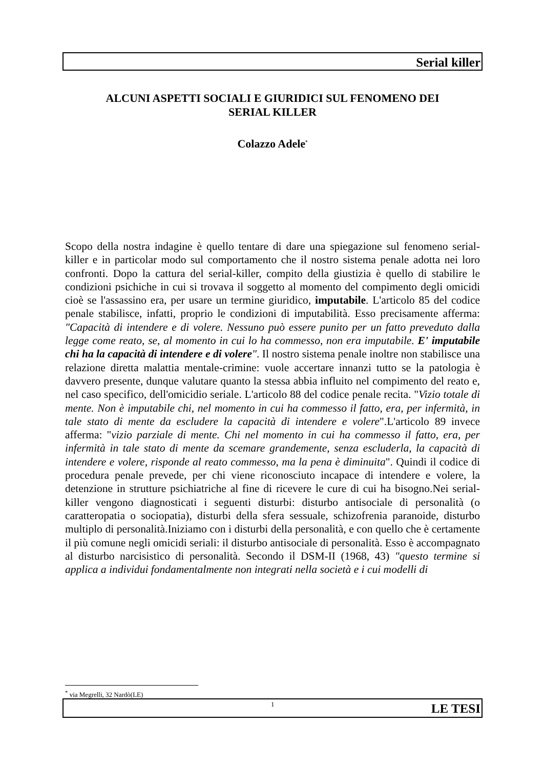Serial killer
ALCUNI ASPETTI SOCIALI E GIURIDICI SUL FENOMENO DEI
SERIAL KILLER
Colazzo Adele<sup>*</sup>
Scopo della nostra indagine è quello tentare di dare una spiegazione sul fenomeno serial-killer e in particolar modo sul comportamento che il nostro sistema penale adotta nei loro confronti. Dopo la cattura del serial-killer, compito della giustizia è quello di stabilire le condizioni psichiche in cui si trovava il soggetto al momento del compimento degli omicidi cioè se l'assassino era, per usare un termine giuridico, imputabile. L'articolo 85 del codice penale stabilisce, infatti, proprio le condizioni di imputabilità. Esso precisamente afferma: "Capacità di intendere e di volere. Nessuno può essere punito per un fatto preveduto dalla legge come reato, se, al momento in cui lo ha commesso, non era imputabile. E' imputabile chi ha la capacità di intendere e di volere". Il nostro sistema penale inoltre non stabilisce una relazione diretta malattia mentale-crimine: vuole accertare innanzi tutto se la patologia è davvero presente, dunque valutare quanto la stessa abbia influito nel compimento del reato e, nel caso specifico, dell'omicidio seriale. L'articolo 88 del codice penale recita. "Vizio totale di mente. Non è imputabile chi, nel momento in cui ha commesso il fatto, era, per infermità, in tale stato di mente da escludere la capacità di intendere e volere".L'articolo 89 invece afferma: "vizio parziale di mente. Chi nel momento in cui ha commesso il fatto, era, per infermità in tale stato di mente da scemare grandemente, senza escluderla, la capacità di intendere e volere, risponde al reato commesso, ma la pena è diminuita". Quindi il codice di procedura penale prevede, per chi viene riconosciuto incapace di intendere e volere, la detenzione in strutture psichiatriche al fine di ricevere le cure di cui ha bisogno.Nei serial-killer vengono diagnosticati i seguenti disturbi: disturbo antisociale di personalità (o caratteropatia o sociopatia), disturbi della sfera sessuale, schizofrenia paranoide, disturbo multiplo di personalità.Iniziamo con i disturbi della personalità, e con quello che è certamente il più comune negli omicidi seriali: il disturbo antisociale di personalità. Esso è accompagnato al disturbo narcisistico di personalità. Secondo il DSM-II (1968, 43) "questo termine si applica a individui fondamentalmente non integrati nella società e i cui modelli di
<sup>*</sup> via Megrelli, 32 Nardò(LE)
1 LE TESI